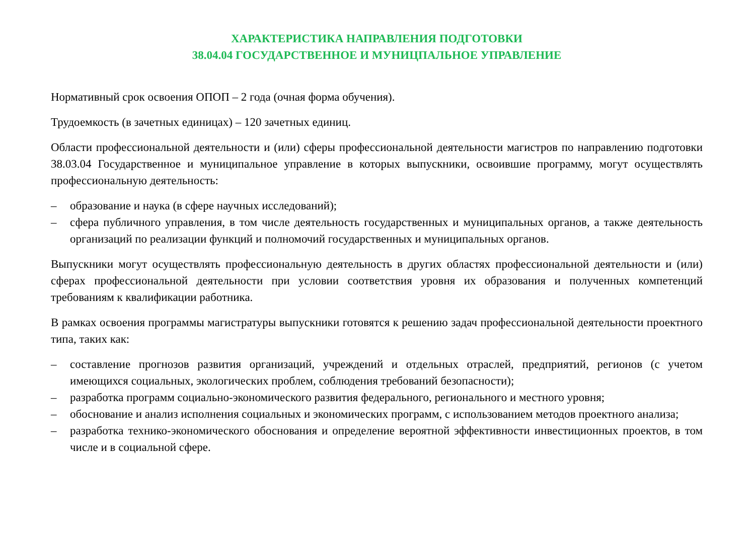ХАРАКТЕРИСТИКА НАПРАВЛЕНИЯ ПОДГОТОВКИ
38.04.04 ГОСУДАРСТВЕННОЕ И МУНИЦПАЛЬНОЕ УПРАВЛЕНИЕ
Нормативный срок освоения ОПОП – 2 года (очная форма обучения).
Трудоемкость (в зачетных единицах) – 120 зачетных единиц.
Области профессиональной деятельности и (или) сферы профессиональной деятельности магистров по направлению подготовки 38.03.04 Государственное и муниципальное управление в которых выпускники, освоившие программу, могут осуществлять профессиональную деятельность:
– образование и наука (в сфере научных исследований);
– сфера публичного управления, в том числе деятельность государственных и муниципальных органов, а также деятельность организаций по реализации функций и полномочий государственных и муниципальных органов.
Выпускники могут осуществлять профессиональную деятельность в других областях профессиональной деятельности и (или) сферах профессиональной деятельности при условии соответствия уровня их образования и полученных компетенций требованиям к квалификации работника.
В рамках освоения программы магистратуры выпускники готовятся к решению задач профессиональной деятельности проектного типа, таких как:
– составление прогнозов развития организаций, учреждений и отдельных отраслей, предприятий, регионов (с учетом имеющихся социальных, экологических проблем, соблюдения требований безопасности);
– разработка программ социально-экономического развития федерального, регионального и местного уровня;
– обоснование и анализ исполнения социальных и экономических программ, с использованием методов проектного анализа;
– разработка технико-экономического обоснования и определение вероятной эффективности инвестиционных проектов, в том числе и в социальной сфере.